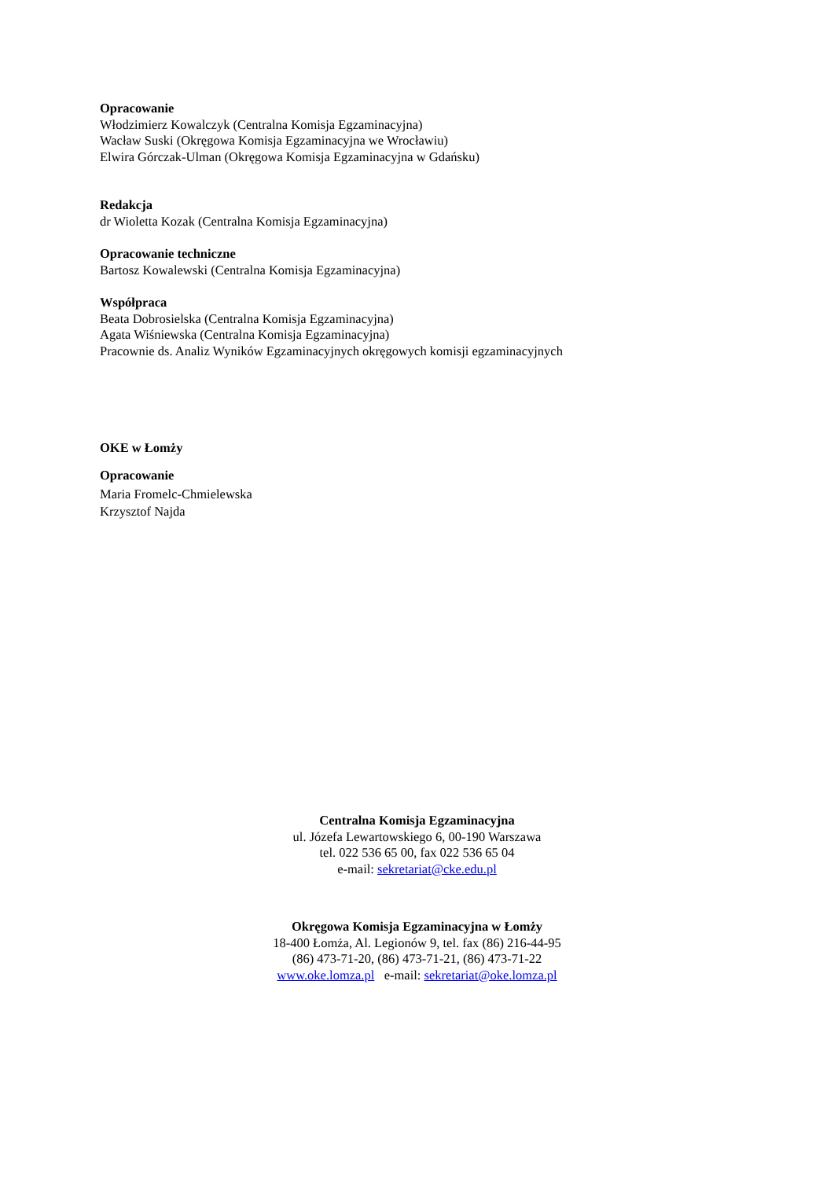Opracowanie
Włodzimierz Kowalczyk (Centralna Komisja Egzaminacyjna)
Wacław Suski (Okręgowa Komisja Egzaminacyjna we Wrocławiu)
Elwira Górczak-Ulman (Okręgowa Komisja Egzaminacyjna w Gdańsku)
Redakcja
dr Wioletta Kozak (Centralna Komisja Egzaminacyjna)
Opracowanie techniczne
Bartosz Kowalewski (Centralna Komisja Egzaminacyjna)
Współpraca
Beata Dobrosielska (Centralna Komisja Egzaminacyjna)
Agata Wiśniewska (Centralna Komisja Egzaminacyjna)
Pracownie ds. Analiz Wyników Egzaminacyjnych okręgowych komisji egzaminacyjnych
OKE w Łomży
Opracowanie
Maria Fromelc-Chmielewska
Krzysztof Najda
Centralna Komisja Egzaminacyjna
ul. Józefa Lewartowskiego 6, 00-190 Warszawa
tel. 022 536 65 00, fax 022 536 65 04
e-mail: sekretariat@cke.edu.pl
Okręgowa Komisja Egzaminacyjna w Łomży
18-400 Łomża, Al. Legionów 9, tel. fax (86) 216-44-95
(86) 473-71-20, (86) 473-71-21, (86) 473-71-22
www.oke.lomza.pl e-mail: sekretariat@oke.lomza.pl